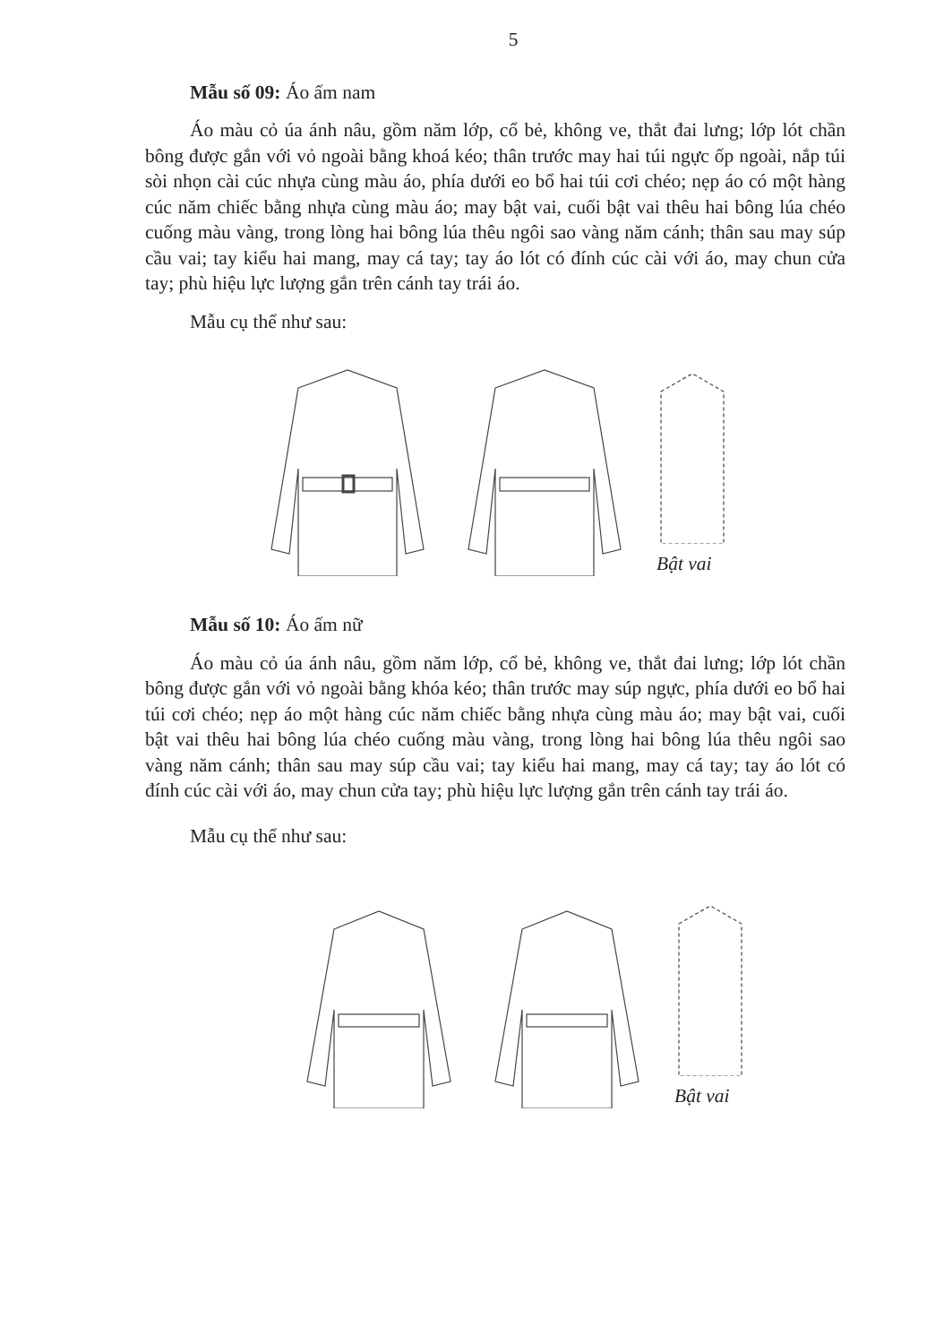5
Mẫu số 09: Áo ấm nam
Áo màu cỏ úa ánh nâu, gồm năm lớp, cổ bẻ, không ve, thắt đai lưng; lớp lót chần bông được gắn với vỏ ngoài bằng khoá kéo; thân trước may hai túi ngực ốp ngoài, nắp túi sòi nhọn cài cúc nhựa cùng màu áo, phía dưới eo bổ hai túi cơi chéo; nẹp áo có một hàng cúc năm chiếc bằng nhựa cùng màu áo; may bật vai, cuối bật vai thêu hai bông lúa chéo cuống màu vàng, trong lòng hai bông lúa thêu ngôi sao vàng năm cánh; thân sau may súp cầu vai; tay kiểu hai mang, may cá tay; tay áo lót có đính cúc cài với áo, may chun cửa tay; phù hiệu lực lượng gắn trên cánh tay trái áo.
Mẫu cụ thể như sau:
Bật vai
Mẫu số 10: Áo ấm nữ
Áo màu cỏ úa ánh nâu, gồm năm lớp, cổ bẻ, không ve, thắt đai lưng; lớp lót chần bông được gắn với vỏ ngoài bằng khóa kéo; thân trước may súp ngực, phía dưới eo bổ hai túi cơi chéo; nẹp áo một hàng cúc năm chiếc bằng nhựa cùng màu áo; may bật vai, cuối bật vai thêu hai bông lúa chéo cuống màu vàng, trong lòng hai bông lúa thêu ngôi sao vàng năm cánh; thân sau may súp cầu vai; tay kiểu hai mang, may cá tay; tay áo lót có đính cúc cài với áo, may chun cửa tay; phù hiệu lực lượng gắn trên cánh tay trái áo.
Mẫu cụ thể như sau:
Bật vai